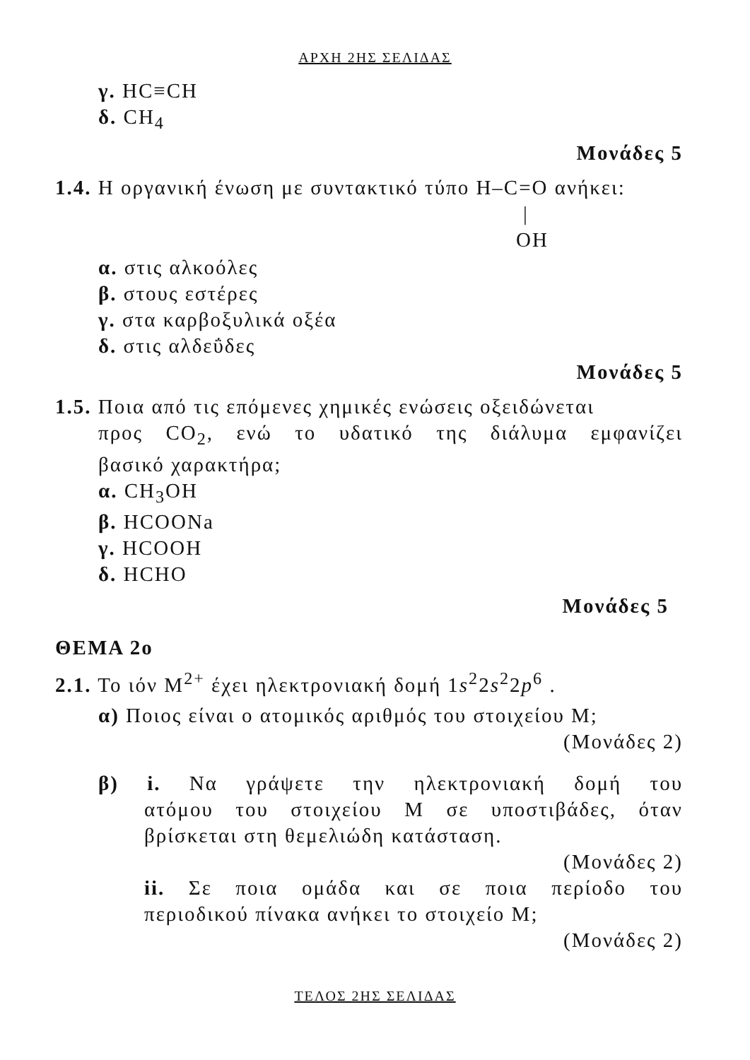ΑΡΧΗ 2ΗΣ ΣΕΛΙΔΑΣ
γ. HC≡CH
δ. CH<sub>4</sub>
Μονάδες 5
1.4. Η οργανική ένωση με συντακτικό τύπο H–C=O ανήκει:
|
OH
α. στις αλκοόλες
β. στους εστέρες
γ. στα καρβοξυλικά οξέα
δ. στις αλδεΰδες
Μονάδες 5
1.5. Ποια από τις επόμενες χημικές ενώσεις οξειδώνεται
προς CO<sub>2</sub>, ενώ το υδατικό της διάλυμα εμφανίζει
βασικό χαρακτήρα;
α. CH<sub>3</sub>OH
β. HCOONa
γ. HCOOH
δ. HCHO
Μονάδες 5
ΘΕΜΑ 2ο
2.1. Το ιόν Μ<sup>2+</sup> έχει ηλεκτρονιακή δομή 1s<sup>2</sup>2s<sup>2</sup>2p<sup>6</sup> .
α) Ποιος είναι ο ατομικός αριθμός του στοιχείου Μ;
(Μονάδες 2)
β) i. Να γράψετε την ηλεκτρονιακή δομή του
ατόμου του στοιχείου Μ σε υποστιβάδες, όταν
βρίσκεται στη θεμελιώδη κατάσταση.
(Μονάδες 2)
ii. Σε ποια ομάδα και σε ποια περίοδο του
περιοδικού πίνακα ανήκει το στοιχείο Μ;
(Μονάδες 2)
ΤΕΛΟΣ 2ΗΣ ΣΕΛΙΔΑΣ